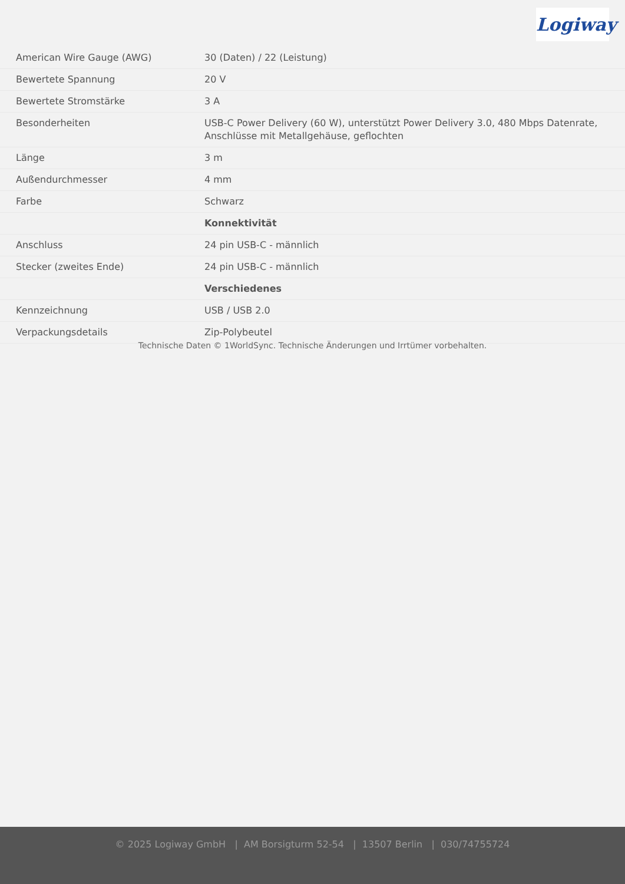Logiway
| American Wire Gauge (AWG) | 30 (Daten) / 22 (Leistung) |
| Bewertete Spannung | 20 V |
| Bewertete Stromstärke | 3 A |
| Besonderheiten | USB-C Power Delivery (60 W), unterstützt Power Delivery 3.0, 480 Mbps Datenrate, Anschlüsse mit Metallgehäuse, geflochten |
| Länge | 3 m |
| Außendurchmesser | 4 mm |
| Farbe | Schwarz |
| | Konnektivität |
| Anschluss | 24 pin USB-C - männlich |
| Stecker (zweites Ende) | 24 pin USB-C - männlich |
| | Verschiedenes |
| Kennzeichnung | USB / USB 2.0 |
| Verpackungsdetails | Zip-Polybeutel |
Technische Daten © 1WorldSync. Technische Änderungen und Irrtümer vorbehalten.
© 2025 Logiway GmbH | AM Borsigturm 52-54 | 13507 Berlin | 030/74755724